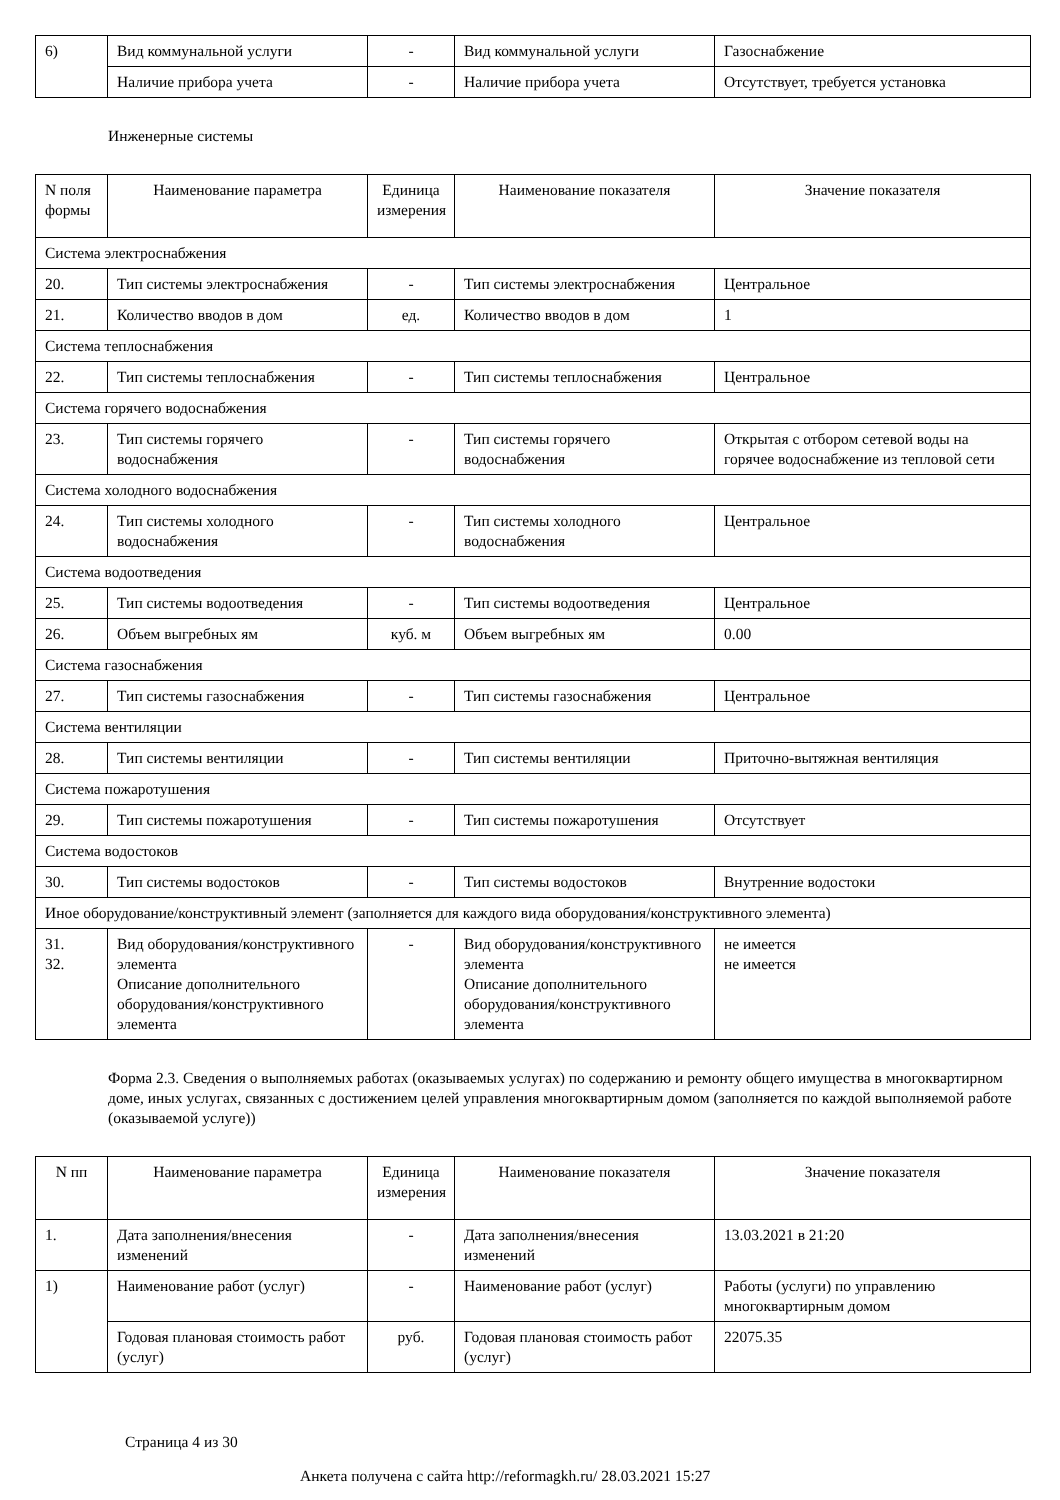| 6) | Вид коммунальной услуги | - | Вид коммунальной услуги | Газоснабжение |
| | Наличие прибора учета | - | Наличие прибора учета | Отсутствует, требуется установка |
Инженерные системы
| N поля формы | Наименование параметра | Единица измерения | Наименование показателя | Значение показателя |
| --- | --- | --- | --- | --- |
| Система электроснабжения | | | | |
| 20. | Тип системы электроснабжения | - | Тип системы электроснабжения | Центральное |
| 21. | Количество вводов в дом | ед. | Количество вводов в дом | 1 |
| Система теплоснабжения | | | | |
| 22. | Тип системы теплоснабжения | - | Тип системы теплоснабжения | Центральное |
| Система горячего водоснабжения | | | | |
| 23. | Тип системы горячего водоснабжения | - | Тип системы горячего водоснабжения | Открытая с отбором сетевой воды на горячее водоснабжение из тепловой сети |
| Система холодного водоснабжения | | | | |
| 24. | Тип системы холодного водоснабжения | - | Тип системы холодного водоснабжения | Центральное |
| Система водоотведения | | | | |
| 25. | Тип системы водоотведения | - | Тип системы водоотведения | Центральное |
| 26. | Объем выгребных ям | куб. м | Объем выгребных ям | 0.00 |
| Система газоснабжения | | | | |
| 27. | Тип системы газоснабжения | - | Тип системы газоснабжения | Центральное |
| Система вентиляции | | | | |
| 28. | Тип системы вентиляции | - | Тип системы вентиляции | Приточно-вытяжная вентиляция |
| Система пожаротушения | | | | |
| 29. | Тип системы пожаротушения | - | Тип системы пожаротушения | Отсутствует |
| Система водостоков | | | | |
| 30. | Тип системы водостоков | - | Тип системы водостоков | Внутренние водостоки |
| Иное оборудование/конструктивный элемент (заполняется для каждого вида оборудования/конструктивного элемента) | | | | |
| 31. 32. | Вид оборудования/конструктивного элемента Описание дополнительного оборудования/конструктивного элемента | - | Вид оборудования/конструктивного элемента Описание дополнительного оборудования/конструктивного элемента | не имеется не имеется |
Форма 2.3. Сведения о выполняемых работах (оказываемых услугах) по содержанию и ремонту общего имущества в многоквартирном доме, иных услугах, связанных с достижением целей управления многоквартирным домом (заполняется по каждой выполняемой работе (оказываемой услуге))
| N пп | Наименование параметра | Единица измерения | Наименование показателя | Значение показателя |
| --- | --- | --- | --- | --- |
| 1. | Дата заполнения/внесения изменений | - | Дата заполнения/внесения изменений | 13.03.2021 в 21:20 |
| 1) | Наименование работ (услуг) | - | Наименование работ (услуг) | Работы (услуги) по управлению многоквартирным домом |
| | Годовая плановая стоимость работ (услуг) | руб. | Годовая плановая стоимость работ (услуг) | 22075.35 |
Страница 4 из 30
Анкета получена с сайта http://reformagkh.ru/ 28.03.2021 15:27